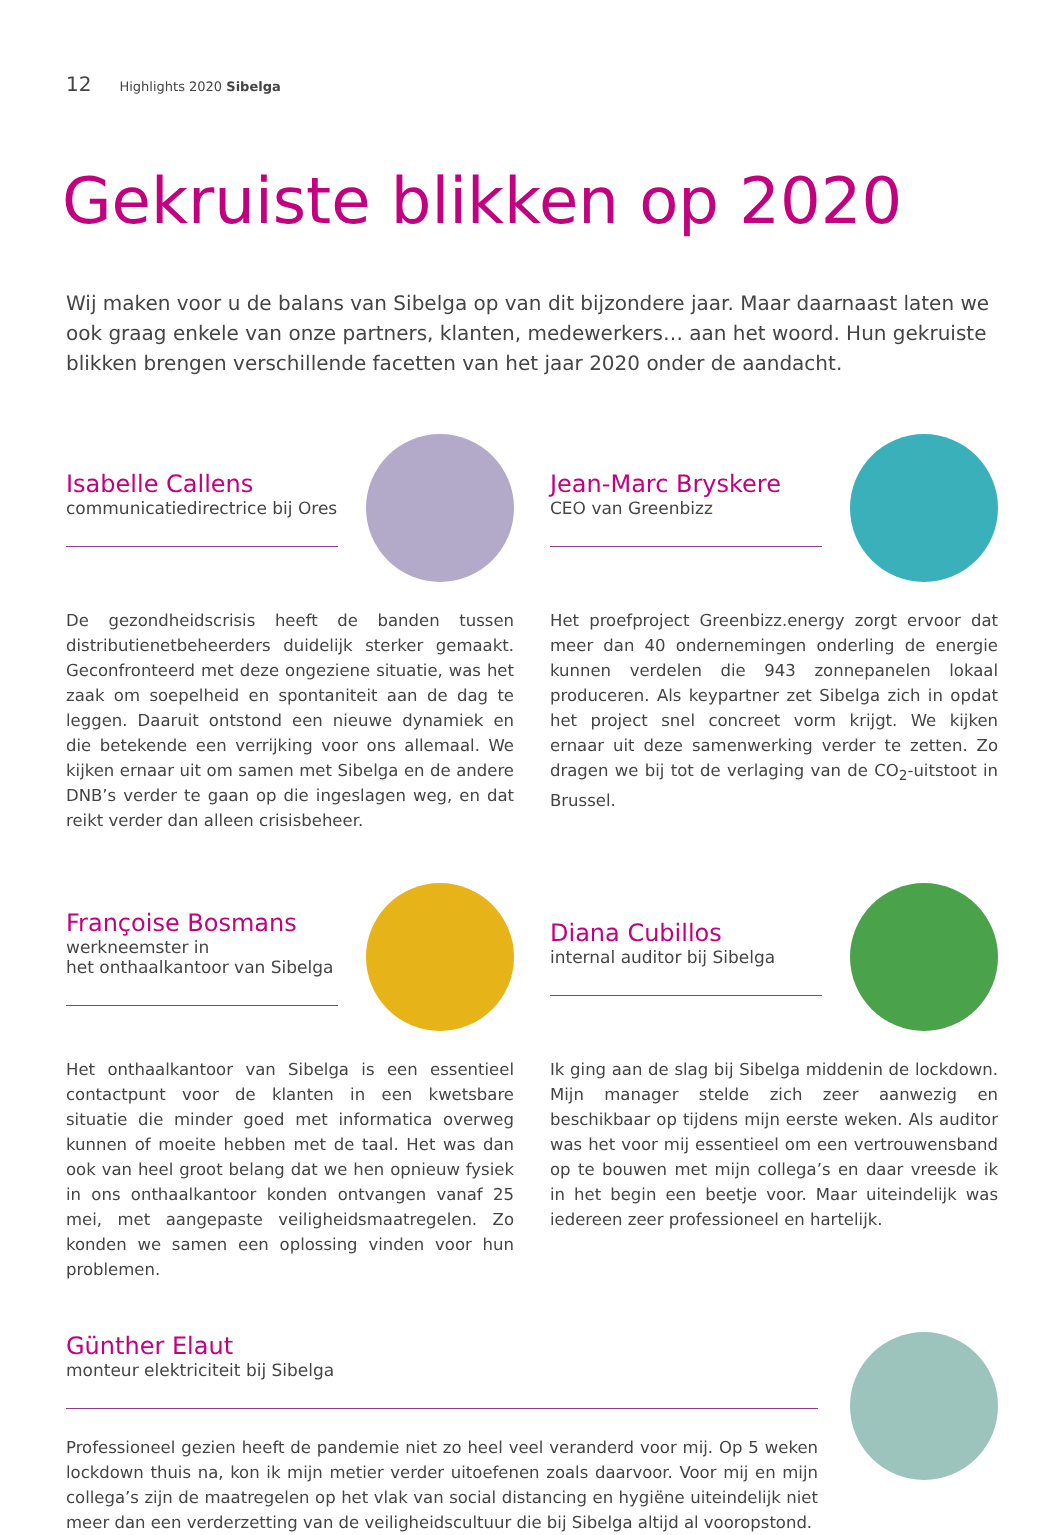12 Highlights 2020 Sibelga
Gekruiste blikken op 2020
Wij maken voor u de balans van Sibelga op van dit bijzondere jaar. Maar daarnaast laten we ook graag enkele van onze partners, klanten, medewerkers… aan het woord. Hun gekruiste blikken brengen verschillende facetten van het jaar 2020 onder de aandacht.
Isabelle Callens
communicatiedirectrice bij Ores
De gezondheidscrisis heeft de banden tussen distributienetbeheerders duidelijk sterker gemaakt. Geconfronteerd met deze ongeziene situatie, was het zaak om soepelheid en spontaniteit aan de dag te leggen. Daaruit ontstond een nieuwe dynamiek en die betekende een verrijking voor ons allemaal. We kijken ernaar uit om samen met Sibelga en de andere DNB’s verder te gaan op die ingeslagen weg, en dat reikt verder dan alleen crisisbeheer.
Jean-Marc Bryskere
CEO van Greenbizz
Het proefproject Greenbizz.energy zorgt ervoor dat meer dan 40 ondernemingen onderling de energie kunnen verdelen die 943 zonnepanelen lokaal produceren. Als keypartner zet Sibelga zich in opdat het project snel concreet vorm krijgt. We kijken ernaar uit deze samenwerking verder te zetten. Zo dragen we bij tot de verlaging van de CO<sub>2</sub>-uitstoot in Brussel.
Françoise Bosmans
werkneemster in
het onthaalkantoor van Sibelga
Het onthaalkantoor van Sibelga is een essentieel contactpunt voor de klanten in een kwetsbare situatie die minder goed met informatica overweg kunnen of moeite hebben met de taal. Het was dan ook van heel groot belang dat we hen opnieuw fysiek in ons onthaalkantoor konden ontvangen vanaf 25 mei, met aangepaste veiligheidsmaatregelen. Zo konden we samen een oplossing vinden voor hun problemen.
Diana Cubillos
internal auditor bij Sibelga
Ik ging aan de slag bij Sibelga middenin de lockdown. Mijn manager stelde zich zeer aanwezig en beschikbaar op tijdens mijn eerste weken. Als auditor was het voor mij essentieel om een vertrouwensband op te bouwen met mijn collega’s en daar vreesde ik in het begin een beetje voor. Maar uiteindelijk was iedereen zeer professioneel en hartelijk.
Günther Elaut
monteur elektriciteit bij Sibelga
Professioneel gezien heeft de pandemie niet zo heel veel veranderd voor mij. Op 5 weken lockdown thuis na, kon ik mijn metier verder uitoefenen zoals daarvoor. Voor mij en mijn collega’s zijn de maatregelen op het vlak van social distancing en hygiëne uiteindelijk niet meer dan een verderzetting van de veiligheidscultuur die bij Sibelga altijd al vooropstond.